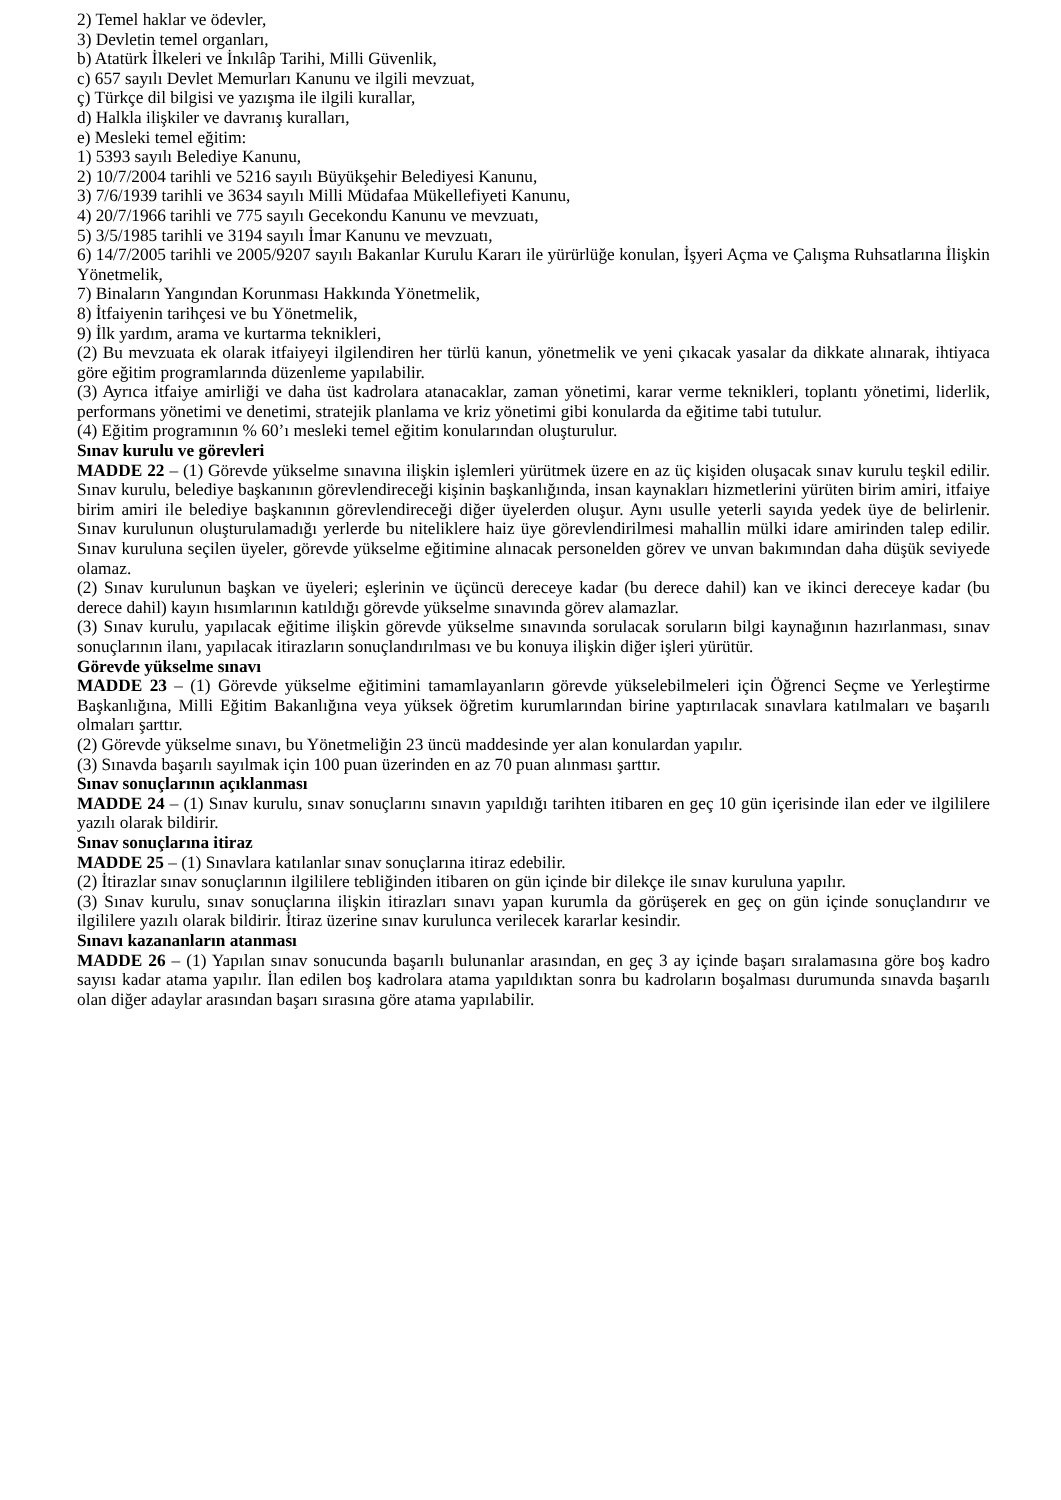2) Temel haklar ve ödevler,
3) Devletin temel organları,
b) Atatürk İlkeleri ve İnkılâp Tarihi, Milli Güvenlik,
c) 657 sayılı Devlet Memurları Kanunu ve ilgili mevzuat,
ç) Türkçe dil bilgisi ve yazışma ile ilgili kurallar,
d) Halkla ilişkiler ve davranış kuralları,
e) Mesleki temel eğitim:
1) 5393 sayılı Belediye Kanunu,
2) 10/7/2004 tarihli ve 5216 sayılı Büyükşehir Belediyesi Kanunu,
3) 7/6/1939 tarihli ve 3634 sayılı Milli Müdafaa Mükellefiyeti Kanunu,
4) 20/7/1966 tarihli ve 775 sayılı Gecekondu Kanunu ve mevzuatı,
5) 3/5/1985 tarihli ve 3194 sayılı İmar Kanunu ve mevzuatı,
6) 14/7/2005 tarihli ve 2005/9207 sayılı Bakanlar Kurulu Kararı ile yürürlüğe konulan, İşyeri Açma ve Çalışma Ruhsatlarına İlişkin Yönetmelik,
7) Binaların Yangından Korunması Hakkında Yönetmelik,
8) İtfaiyenin tarihçesi ve bu Yönetmelik,
9) İlk yardım, arama ve kurtarma teknikleri,
(2) Bu mevzuata ek olarak itfaiyeyi ilgilendiren her türlü kanun, yönetmelik ve yeni çıkacak yasalar da dikkate alınarak, ihtiyaca göre eğitim programlarında düzenleme yapılabilir.
(3) Ayrıca itfaiye amirliği ve daha üst kadrolara atanacaklar, zaman yönetimi, karar verme teknikleri, toplantı yönetimi, liderlik, performans yönetimi ve denetimi, stratejik planlama ve kriz yönetimi gibi konularda da eğitime tabi tutulur.
(4) Eğitim programının % 60’ı mesleki temel eğitim konularından oluşturulur.
Sınav kurulu ve görevleri
MADDE 22 – (1) Görevde yükselme sınavına ilişkin işlemleri yürütmek üzere en az üç kişiden oluşacak sınav kurulu teşkil edilir. Sınav kurulu, belediye başkanının görevlendireceği kişinin başkanlığında, insan kaynakları hizmetlerini yürüten birim amiri, itfaiye birim amiri ile belediye başkanının görevlendireceği diğer üyelerden oluşur. Aynı usulle yeterli sayıda yedek üye de belirlenir. Sınav kurulunun oluşturulamadığı yerlerde bu niteliklere haiz üye görevlendirilmesi mahallin mülki idare amirinden talep edilir. Sınav kuruluna seçilen üyeler, görevde yükselme eğitimine alınacak personelden görev ve unvan bakımından daha düşük seviyede olamaz.
(2) Sınav kurulunun başkan ve üyeleri; eşlerinin ve üçüncü dereceye kadar (bu derece dahil) kan ve ikinci dereceye kadar (bu derece dahil) kayın hısımlarının katıldığı görevde yükselme sınavında görev alamazlar.
(3) Sınav kurulu, yapılacak eğitime ilişkin görevde yükselme sınavında sorulacak soruların bilgi kaynağının hazırlanması, sınav sonuçlarının ilanı, yapılacak itirazların sonuçlandırılması ve bu konuya ilişkin diğer işleri yürütür.
Görevde yükselme sınavı
MADDE 23 – (1) Görevde yükselme eğitimini tamamlayanların görevde yükselebilmeleri için Öğrenci Seçme ve Yerleştirme Başkanlığına, Milli Eğitim Bakanlığına veya yüksek öğretim kurumlarından birine yaptırılacak sınavlara katılmaları ve başarılı olmaları şarttır.
(2) Görevde yükselme sınavı, bu Yönetmeliğin 23 üncü maddesinde yer alan konulardan yapılır.
(3) Sınavda başarılı sayılmak için 100 puan üzerinden en az 70 puan alınması şarttır.
Sınav sonuçlarının açıklanması
MADDE 24 – (1) Sınav kurulu, sınav sonuçlarını sınavın yapıldığı tarihten itibaren en geç 10 gün içerisinde ilan eder ve ilgililere yazılı olarak bildirir.
Sınav sonuçlarına itiraz
MADDE 25 – (1) Sınavlara katılanlar sınav sonuçlarına itiraz edebilir.
(2) İtirazlar sınav sonuçlarının ilgililere tebliğinden itibaren on gün içinde bir dilekçe ile sınav kuruluna yapılır.
(3) Sınav kurulu, sınav sonuçlarına ilişkin itirazları sınavı yapan kurumla da görüşerek en geç on gün içinde sonuçlandırır ve ilgililere yazılı olarak bildirir. İtiraz üzerine sınav kurulunca verilecek kararlar kesindir.
Sınavı kazananların atanması
MADDE 26 – (1) Yapılan sınav sonucunda başarılı bulunanlar arasından, en geç 3 ay içinde başarı sıralamasına göre boş kadro sayısı kadar atama yapılır. İlan edilen boş kadrolara atama yapıldıktan sonra bu kadroların boşalması durumunda sınavda başarılı olan diğer adaylar arasından başarı sırasına göre atama yapılabilir.